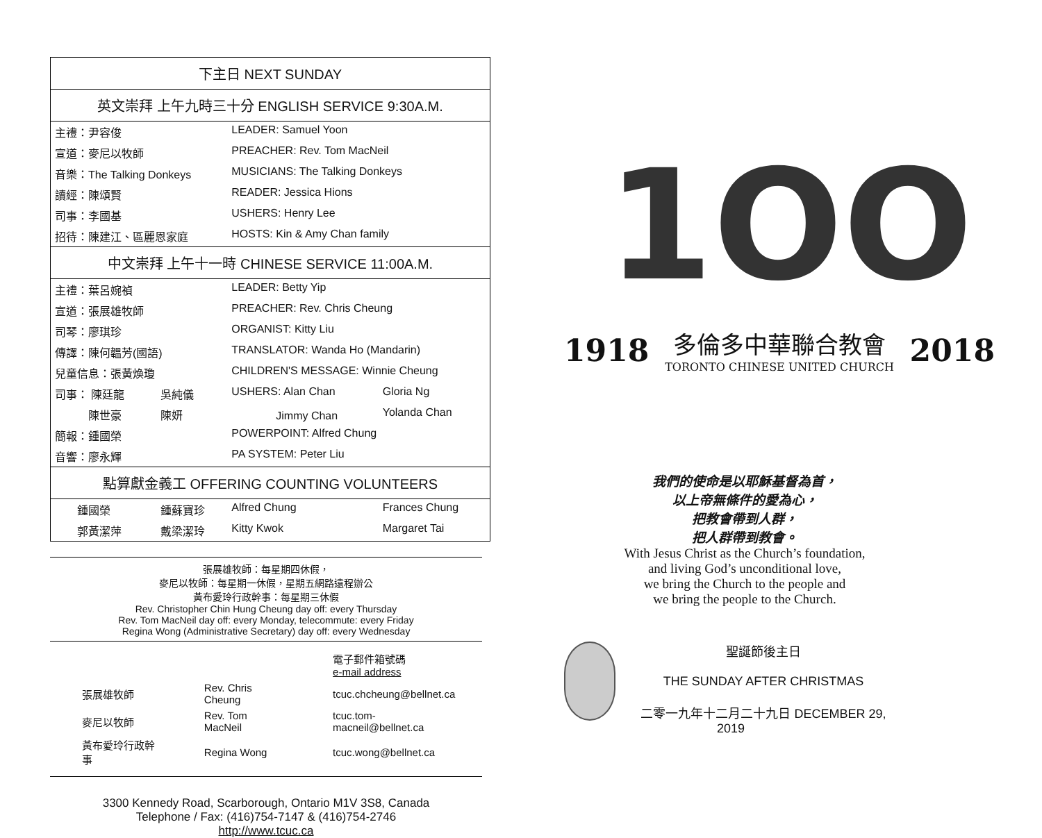| 下主日 NEXT SUNDAY | | | |
| --- | --- | --- | --- |
| 英文崇拜 上午九時三十分 ENGLISH SERVICE 9:30A.M. | | | |
| 主禮：尹容俊 | | LEADER: Samuel Yoon | |
| 宣道：麥尼以牧師 | | PREACHER: Rev. Tom MacNeil | |
| 音樂：The Talking Donkeys | | MUSICIANS: The Talking Donkeys | |
| 讀經：陳頌賢 | | READER: Jessica Hions | |
| 司事：李國基 | | USHERS: Henry Lee | |
| 招待：陳建江、區麗恩家庭 | | HOSTS: Kin & Amy Chan family | |
| 中文崇拜 上午十一時 CHINESE SERVICE 11:00A.M. | | | |
| 主禮：葉呂婉禎 | | LEADER: Betty Yip | |
| 宣道：張展雄牧師 | | PREACHER: Rev. Chris Cheung | |
| 司琴：廖琪珍 | | ORGANIST: Kitty Liu | |
| 傳譯：陳何韞芳(國語) | | TRANSLATOR: Wanda Ho (Mandarin) | |
| 兒童信息：張黃煥瓊 | | CHILDREN'S MESSAGE: Winnie Cheung | |
| 司事： 陳廷龍 | 吳純儀 | USHERS: Alan Chan | Gloria Ng |
| 陳世豪 | 陳妍 | Jimmy Chan | Yolanda Chan |
| 簡報：鍾國榮 | | POWERPOINT: Alfred Chung | |
| 音響：廖永輝 | | PA SYSTEM: Peter Liu | |
| 點算獻金義工 OFFERING COUNTING VOLUNTEERS | | | |
| 鍾國榮 | 鍾蘇寶珍 | Alfred Chung | Frances Chung |
| 郭黃潔萍 | 戴梁潔玲 | Kitty Kwok | Margaret Tai |
張展雄牧師：每星期四休假，
麥尼以牧師：每星期一休假，星期五網路遠程辦公
黃布愛玲行政幹事：每星期三休假
Rev. Christopher Chin Hung Cheung day off: every Thursday
Rev. Tom MacNeil day off: every Monday, telecommute: every Friday
Regina Wong (Administrative Secretary) day off: every Wednesday
| | | 電子郵件箱號碼 e-mail address |
| 張展雄牧師 | Rev. Chris Cheung | tcuc.chcheung@bellnet.ca |
| 麥尼以牧師 | Rev. Tom MacNeil | tcuc.tom-macneil@bellnet.ca |
| 黃布愛玲行政幹事 | Regina Wong | tcuc.wong@bellnet.ca |
3300 Kennedy Road, Scarborough, Ontario M1V 3S8, Canada
Telephone / Fax: (416)754-7147 & (416)754-2746
http://www.tcuc.ca
1OO
1918 多倫多中華聯合教會
TORONTO CHINESE UNITED CHURCH 2018
我們的使命是以耶穌基督為首，
以上帝無條件的愛為心，
把教會帶到人群，
把人群帶到教會。
With Jesus Christ as the Church’s foundation,
and living God’s unconditional love,
we bring the Church to the people and
we bring the people to the Church.
聖誕節後主日
THE SUNDAY AFTER CHRISTMAS
二零一九年十二月二十九日 DECEMBER 29, 2019